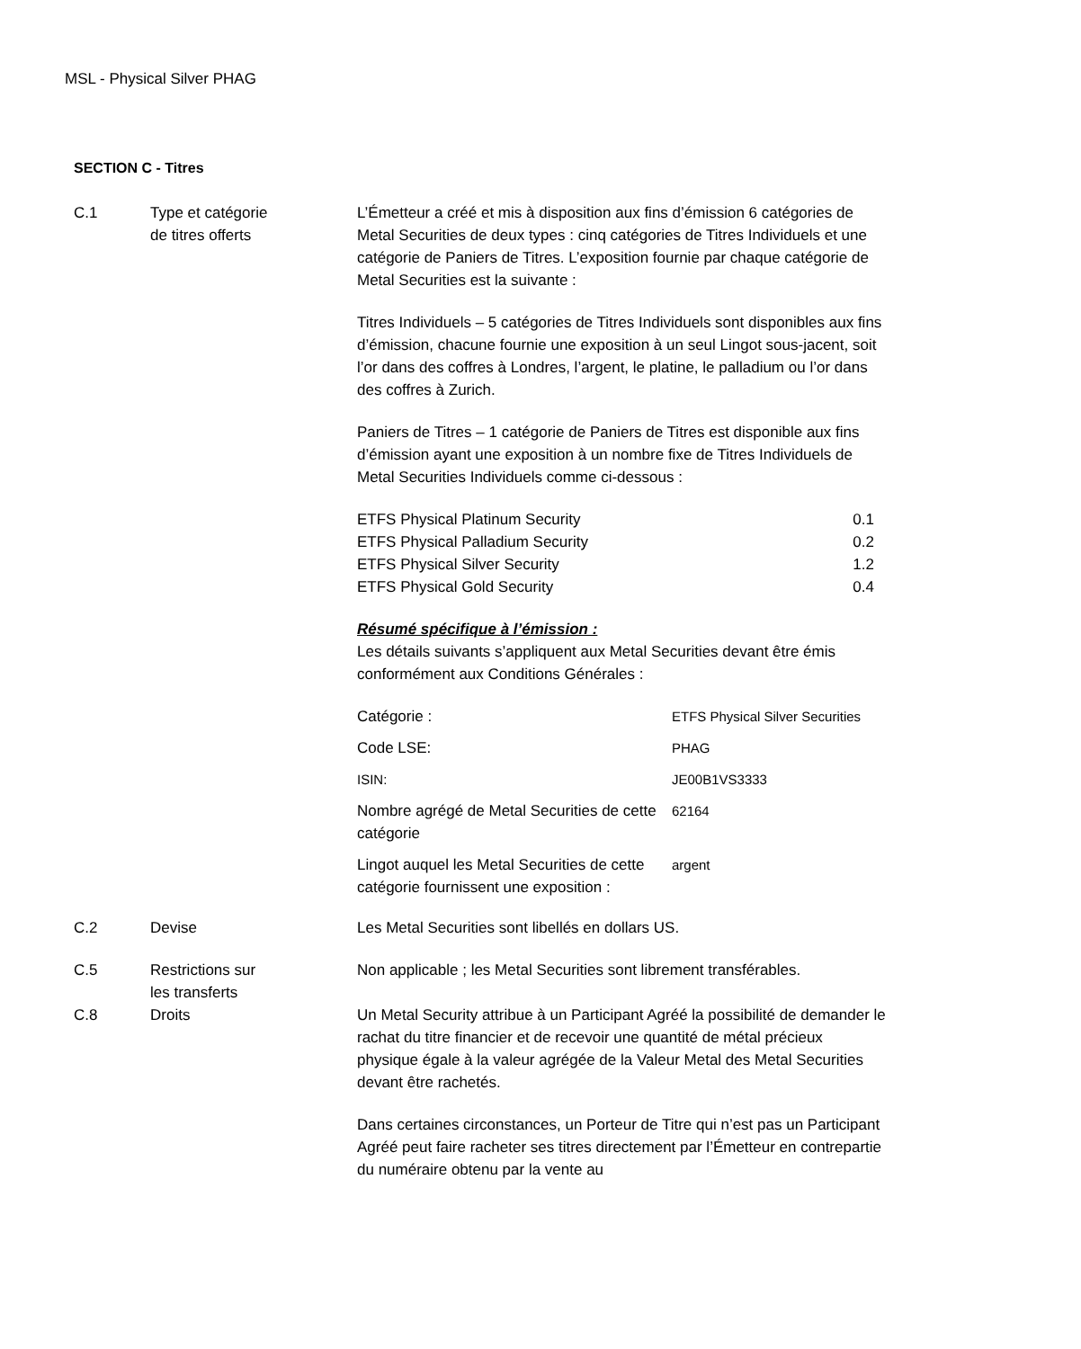MSL - Physical Silver PHAG
SECTION C - Titres
C.1 Type et catégorie
de titres offerts
L’Émetteur a créé et mis à disposition aux fins d’émission 6 catégories de Metal Securities de deux types : cinq catégories de Titres Individuels et une catégorie de Paniers de Titres. L’exposition fournie par chaque catégorie de Metal Securities est la suivante :
Titres Individuels – 5 catégories de Titres Individuels sont disponibles aux fins d’émission, chacune fournie une exposition à un seul Lingot sous-jacent, soit l’or dans des coffres à Londres, l’argent, le platine, le palladium ou l’or dans des coffres à Zurich.
Paniers de Titres – 1 catégorie de Paniers de Titres est disponible aux fins d’émission ayant une exposition à un nombre fixe de Titres Individuels de Metal Securities Individuels comme ci-dessous :
| ETFS Physical Platinum Security | 0.1 |
| ETFS Physical Palladium Security | 0.2 |
| ETFS Physical Silver Security | 1.2 |
| ETFS Physical Gold Security | 0.4 |
Résumé spécifique à l’émission :
Les détails suivants s’appliquent aux Metal Securities devant être émis conformément aux Conditions Générales :
| Catégorie : | ETFS Physical Silver Securities |
| Code LSE: | PHAG |
| ISIN: | JE00B1VS3333 |
| Nombre agrégé de Metal Securities de cette catégorie | 62164 |
| Lingot auquel les Metal Securities de cette catégorie fournissent une exposition : | argent |
C.2 Devise Les Metal Securities sont libellés en dollars US.
C.5 Restrictions sur
les transferts
Non applicable ; les Metal Securities sont librement transférables.
C.8 Droits Un Metal Security attribue à un Participant Agréé la possibilité de demander le rachat du titre financier et de recevoir une quantité de métal précieux physique égale à la valeur agrégée de la Valeur Metal des Metal Securities devant être rachetés.
Dans certaines circonstances, un Porteur de Titre qui n’est pas un Participant Agréé peut faire racheter ses titres directement par l’Émetteur en contrepartie du numéraire obtenu par la vente au